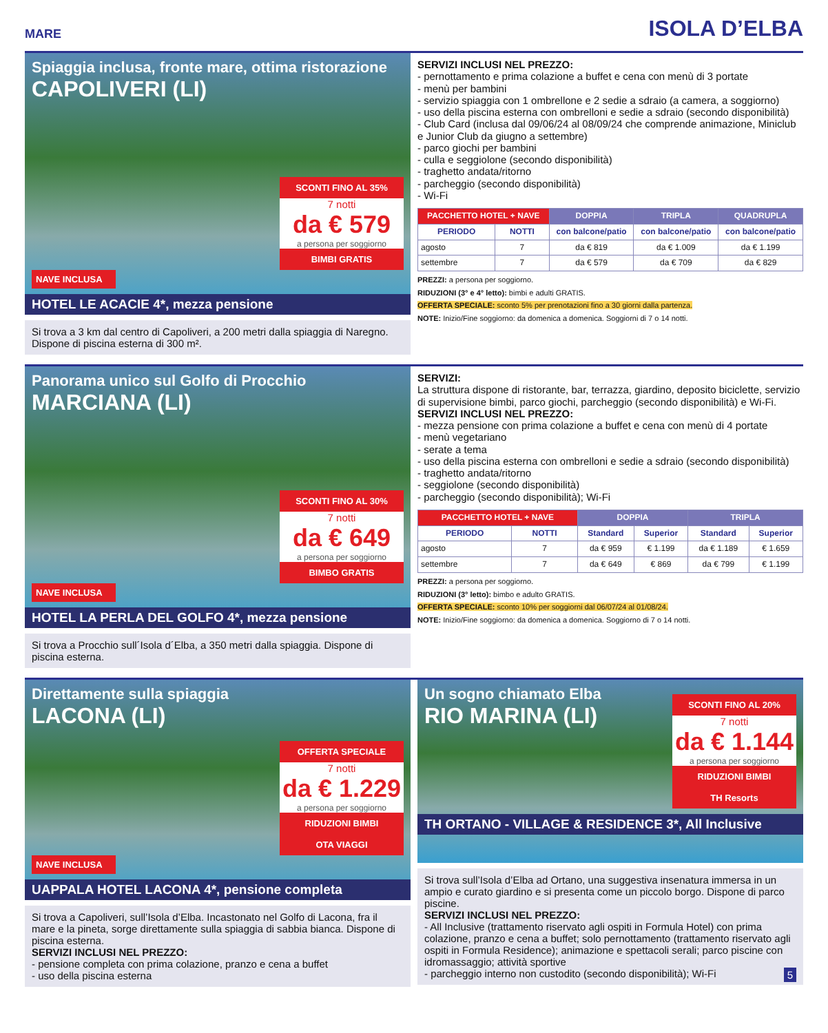MARE ISOLA D’ELBA
Spiaggia inclusa, fronte mare, ottima ristorazione
CAPOLIVERI (LI)
SCONTI FINO AL 35%
7 notti
da € 579
a persona per soggiorno
BIMBI GRATIS
NAVE INCLUSA
HOTEL LE ACACIE 4*, mezza pensione
Si trova a 3 km dal centro di Capoliveri, a 200 metri dalla spiaggia di Naregno. Dispone di piscina esterna di 300 m².
SERVIZI INCLUSI NEL PREZZO:
- pernottamento e prima colazione a buffet e cena con menù di 3 portate
- menù per bambini
- servizio spiaggia con 1 ombrellone e 2 sedie a sdraio (a camera, a soggiorno)
- uso della piscina esterna con ombrelloni e sedie a sdraio (secondo disponibilità)
- Club Card (inclusa dal 09/06/24 al 08/09/24 che comprende animazione, Miniclub e Junior Club da giugno a settembre)
- parco giochi per bambini
- culla e seggiolone (secondo disponibilità)
- traghetto andata/ritorno
- parcheggio (secondo disponibilità)
- Wi-Fi
| PACCHETTO HOTEL + NAVE | | DOPPIA | TRIPLA | QUADRUPLA |
| --- | --- | --- | --- | --- |
| PERIODO | NOTTI | con balcone/patio | con balcone/patio | con balcone/patio |
| agosto | 7 | da € 819 | da € 1.009 | da € 1.199 |
| settembre | 7 | da € 579 | da € 709 | da € 829 |
PREZZI: a persona per soggiorno.
RIDUZIONI (3° e 4° letto): bimbi e adulti GRATIS.
OFFERTA SPECIALE: sconto 5% per prenotazioni fino a 30 giorni dalla partenza.
NOTE: Inizio/Fine soggiorno: da domenica a domenica. Soggiorni di 7 o 14 notti.
Panorama unico sul Golfo di Procchio
MARCIANA (LI)
SCONTI FINO AL 30%
7 notti
da € 649
a persona per soggiorno
BIMBO GRATIS
NAVE INCLUSA
HOTEL LA PERLA DEL GOLFO 4*, mezza pensione
Si trova a Procchio sull´Isola d´Elba, a 350 metri dalla spiaggia. Dispone di piscina esterna.
SERVIZI:
La struttura dispone di ristorante, bar, terrazza, giardino, deposito biciclette, servizio di supervisione bimbi, parco giochi, parcheggio (secondo disponibilità) e Wi-Fi.
SERVIZI INCLUSI NEL PREZZO:
- mezza pensione con prima colazione a buffet e cena con menù di 4 portate
- menù vegetariano
- serate a tema
- uso della piscina esterna con ombrelloni e sedie a sdraio (secondo disponibilità)
- traghetto andata/ritorno
- seggiolone (secondo disponibilità)
- parcheggio (secondo disponibilità); Wi-Fi
| PACCHETTO HOTEL + NAVE | | DOPPIA | | TRIPLA | |
| --- | --- | --- | --- | --- | --- |
| PERIODO | NOTTI | Standard | Superior | Standard | Superior |
| agosto | 7 | da € 959 | € 1.199 | da € 1.189 | € 1.659 |
| settembre | 7 | da € 649 | € 869 | da € 799 | € 1.199 |
PREZZI: a persona per soggiorno.
RIDUZIONI (3° letto): bimbo e adulto GRATIS.
OFFERTA SPECIALE: sconto 10% per soggiorni dal 06/07/24 al 01/08/24.
NOTE: Inizio/Fine soggiorno: da domenica a domenica. Soggiorno di 7 o 14 notti.
Direttamente sulla spiaggia
LACONA (LI)
OFFERTA SPECIALE
7 notti
da € 1.229
a persona per soggiorno
RIDUZIONI BIMBI
OTA VIAGGI
NAVE INCLUSA
UAPPALA HOTEL LACONA 4*, pensione completa
Si trova a Capoliveri, sull’Isola d’Elba. Incastonato nel Golfo di Lacona, fra il mare e la pineta, sorge direttamente sulla spiaggia di sabbia bianca. Dispone di piscina esterna.
SERVIZI INCLUSI NEL PREZZO:
- pensione completa con prima colazione, pranzo e cena a buffet
- uso della piscina esterna
Un sogno chiamato Elba
RIO MARINA (LI)
SCONTI FINO AL 20%
7 notti
da € 1.144
a persona per soggiorno
RIDUZIONI BIMBI
TH Resorts
TH ORTANO - VILLAGE & RESIDENCE 3*, All Inclusive
Si trova sull’Isola d’Elba ad Ortano, una suggestiva insenatura immersa in un ampio e curato giardino e si presenta come un piccolo borgo. Dispone di parco piscine.
SERVIZI INCLUSI NEL PREZZO:
- All Inclusive (trattamento riservato agli ospiti in Formula Hotel) con prima colazione, pranzo e cena a buffet; solo pernottamento (trattamento riservato agli ospiti in Formula Residence); animazione e spettacoli serali; parco piscine con idromassaggio; attività sportive
- parcheggio interno non custodito (secondo disponibilità); Wi-Fi 5